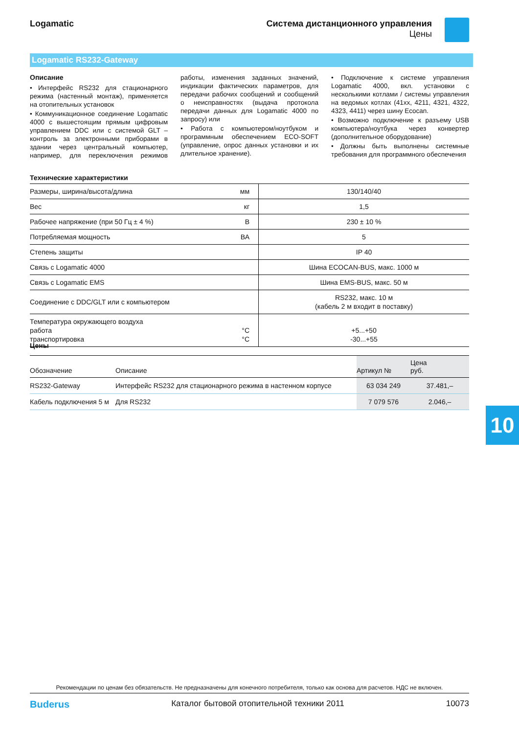Logamatic Система дистанционного управления
Цены
Logamatic RS232-Gateway
Описание
• Интерфейс RS232 для стационарного режима (настенный монтаж), применяется на отопительных установок
• Коммуникационное соединение Logamatic 4000 с вышестоящим прямым цифровым управлением DDC или с системой GLT – контроль за электронными приборами в здании через центральный компьютер, например, для переключения режимов работы, изменения заданных значений, индикации фактических параметров, для передачи рабочих сообщений и сообщений о неисправностях (выдача протокола передачи данных для Logamatic 4000 по запросу) или
• Работа с компьютером/ноутбуком и программным обеспечением ECO-SOFT (управление, опрос данных установки и их длительное хранение).
• Подключение к системе управления Logamatic 4000, вкл. установки с несколькими котлами / системы управления на ведомых котлах (41xx, 4211, 4321, 4322, 4323, 4411) через шину Ecocan.
• Возможно подключение к разъему USB компьютера/ноутбука через конвертер (дополнительное оборудование)
• Должны быть выполнены системные требования для программного обеспечения
Технические характеристики
| Размеры, ширина/высота/длина | мм | 130/140/40 |
| Вес | кг | 1,5 |
| Рабочее напряжение (при 50 Гц ± 4 %) | В | 230 ± 10 % |
| Потребляемая мощность | ВА | 5 |
| Степень защиты | | IP 40 |
| Связь с Logamatic 4000 | | Шина ECOCAN-BUS, макс. 1000 м |
| Связь с Logamatic EMS | | Шина EMS-BUS, макс. 50 м |
| Соединение с DDC/GLT или с компьютером | | RS232, макс. 10 м (кабель 2 м входит в поставку) |
| Температура окружающего воздуха работа транспортировка | °C °C | +5...+50 -30...+55 |
Цены
| Обозначение | Описание | Артикул № | Цена руб. |
| --- | --- | --- | --- |
| RS232-Gateway | Интерфейс RS232 для стационарного режима в настенном корпусе | 63 034 249 | 37.481,– |
| Кабель подключения 5 м | Для RS232 | 7 079 576 | 2.046,– |
10
Рекомендации по ценам без обязательств. Не предназначены для конечного потребителя, только как основа для расчетов. НДС не включен.
Buderus Каталог бытовой отопительной техники 2011 10073